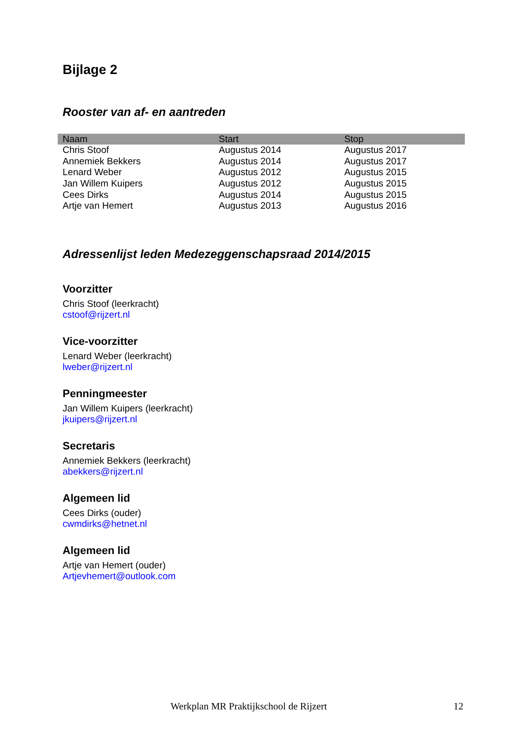Bijlage 2
Rooster van af- en aantreden
| Naam | Start | Stop |
| --- | --- | --- |
| Chris Stoof | Augustus 2014 | Augustus 2017 |
| Annemiek Bekkers | Augustus 2014 | Augustus 2017 |
| Lenard Weber | Augustus 2012 | Augustus 2015 |
| Jan Willem Kuipers | Augustus 2012 | Augustus 2015 |
| Cees Dirks | Augustus 2014 | Augustus 2015 |
| Artje van Hemert | Augustus 2013 | Augustus 2016 |
Adressenlijst leden Medezeggenschapsraad 2014/2015
Voorzitter
Chris Stoof (leerkracht)
cstoof@rijzert.nl
Vice-voorzitter
Lenard Weber (leerkracht)
lweber@rijzert.nl
Penningmeester
Jan Willem Kuipers (leerkracht)
jkuipers@rijzert.nl
Secretaris
Annemiek Bekkers (leerkracht)
abekkers@rijzert.nl
Algemeen lid
Cees Dirks (ouder)
cwmdirks@hetnet.nl
Algemeen lid
Artje van Hemert (ouder)
Artjevhemert@outlook.com
Werkplan MR Praktijkschool de Rijzert 12